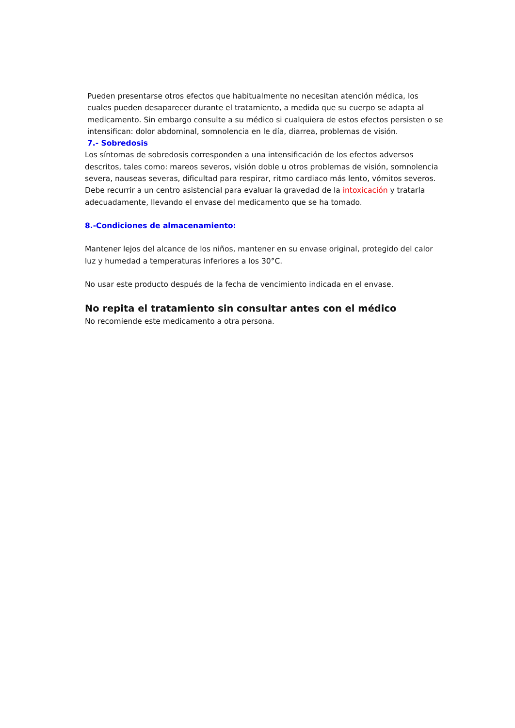Pueden presentarse otros efectos que habitualmente no necesitan atención médica, los cuales pueden desaparecer durante el tratamiento, a medida que su cuerpo se adapta al medicamento. Sin embargo consulte a su médico si cualquiera de estos efectos persisten o se intensifican: dolor abdominal, somnolencia en le día, diarrea, problemas de visión.
7.- Sobredosis
Los síntomas de sobredosis corresponden a una intensificación de los efectos adversos descritos, tales como: mareos severos, visión doble u otros problemas de visión, somnolencia severa, nauseas severas, dificultad para respirar, ritmo cardiaco más lento, vómitos severos.
Debe recurrir a un centro asistencial para evaluar la gravedad de la intoxicación y tratarla adecuadamente, llevando el envase del medicamento que se ha tomado.
8.-Condiciones de almacenamiento:
Mantener lejos del alcance de los niños, mantener en su envase original, protegido del calor luz y humedad a temperaturas inferiores a los 30°C.
No usar este producto después de la fecha de vencimiento indicada en el envase.
No repita el tratamiento sin consultar antes con el médico
No recomiende este medicamento a otra persona.